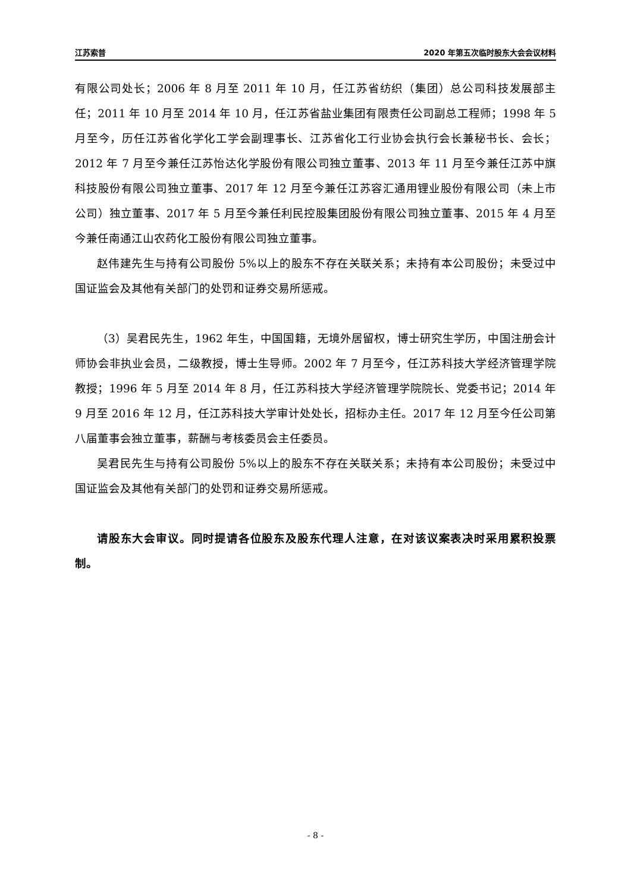江苏索普 2020 年第五次临时股东大会会议材料
有限公司处长；2006 年 8 月至 2011 年 10 月，任江苏省纺织（集团）总公司科技发展部主任；2011 年 10 月至 2014 年 10 月，任江苏省盐业集团有限责任公司副总工程师；1998 年 5 月至今，历任江苏省化学化工学会副理事长、江苏省化工行业协会执行会长兼秘书长、会长；2012 年 7 月至今兼任江苏怡达化学股份有限公司独立董事、2013 年 11 月至今兼任江苏中旗科技股份有限公司独立董事、2017 年 12 月至今兼任江苏容汇通用锂业股份有限公司（未上市公司）独立董事、2017 年 5 月至今兼任利民控股集团股份有限公司独立董事、2015 年 4 月至今兼任南通江山农药化工股份有限公司独立董事。
赵伟建先生与持有公司股份 5%以上的股东不存在关联关系；未持有本公司股份；未受过中国证监会及其他有关部门的处罚和证券交易所惩戒。
（3）吴君民先生，1962 年生，中国国籍，无境外居留权，博士研究生学历，中国注册会计师协会非执业会员，二级教授，博士生导师。2002 年 7 月至今，任江苏科技大学经济管理学院教授；1996 年 5 月至 2014 年 8 月，任江苏科技大学经济管理学院院长、党委书记；2014 年 9 月至 2016 年 12 月，任江苏科技大学审计处处长，招标办主任。2017 年 12 月至今任公司第八届董事会独立董事，薪酬与考核委员会主任委员。
吴君民先生与持有公司股份 5%以上的股东不存在关联关系；未持有本公司股份；未受过中国证监会及其他有关部门的处罚和证券交易所惩戒。
请股东大会审议。同时提请各位股东及股东代理人注意，在对该议案表决时采用累积投票制。
- 8 -